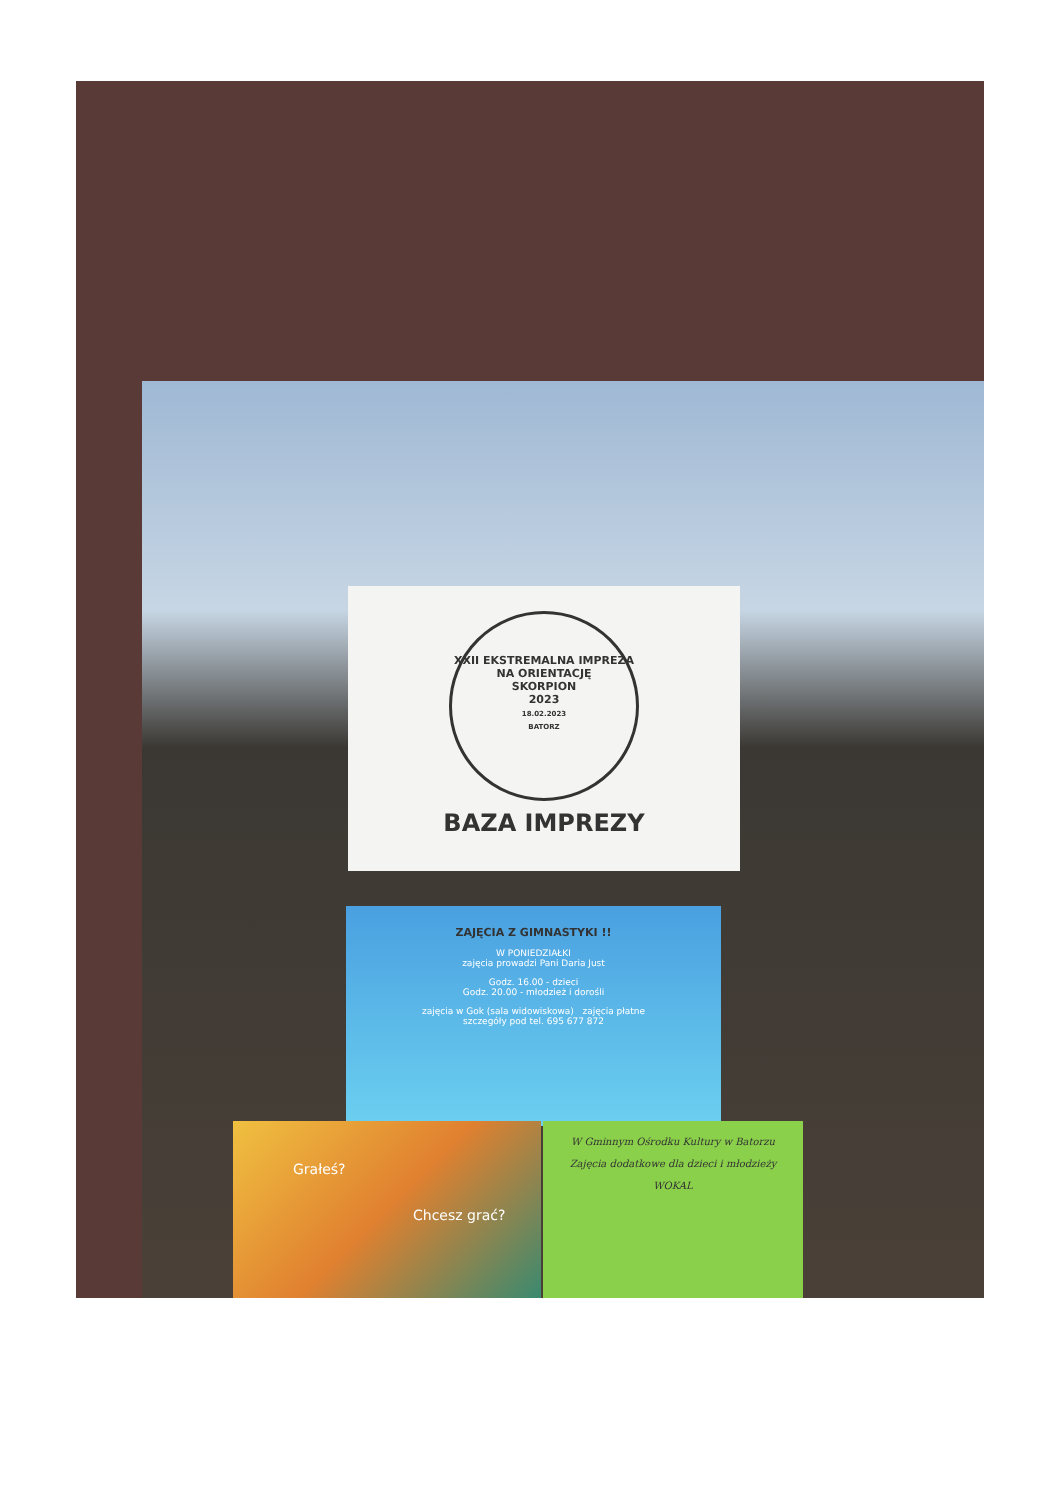XXII EKSTREMALNA IMPREZA NA ORIENTACJĘ
SKORPION
2023
18.02.2023
BATORZ
BAZA IMPREZY
ZAJĘCIA Z GIMNASTYKI !!
W PONIEDZIAŁKI
zajęcia prowadzi Pani Daria Just
Godz. 16.00 - dzieci
Godz. 20.00 - młodzież i dorośli
zajęcia w Gok (sala widowiskowa) zajęcia płatne
szczegóły pod tel. 695 677 872
Grałeś?
Chcesz grać?
W Gminnym Ośrodku Kultury w Batorzu
Zajęcia dodatkowe dla dzieci i młodzieży
WOKAL